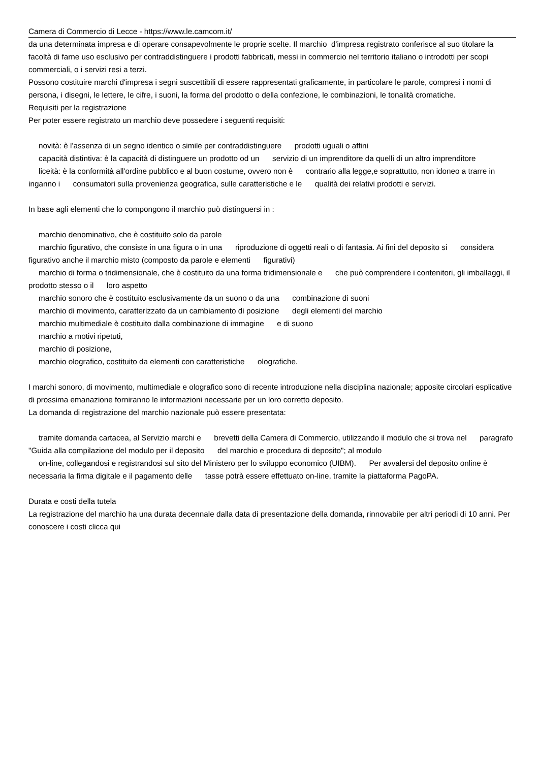Camera di Commercio di Lecce - https://www.le.camcom.it/
da una determinata impresa e di operare consapevolmente le proprie scelte. Il marchio d'impresa registrato conferisce al suo titolare la facoltà di farne uso esclusivo per contraddistinguere i prodotti fabbricati, messi in commercio nel territorio italiano o introdotti per scopi commerciali, o i servizi resi a terzi.
Possono costituire marchi d'impresa i segni suscettibili di essere rappresentati graficamente, in particolare le parole, compresi i nomi di persona, i disegni, le lettere, le cifre, i suoni, la forma del prodotto o della confezione, le combinazioni, le tonalità cromatiche.
Requisiti per la registrazione
Per poter essere registrato un marchio deve possedere i seguenti requisiti:
novità: è l'assenza di un segno identico o simile per contraddistinguere prodotti uguali o affini
capacità distintiva: è la capacità di distinguere un prodotto od un servizio di un imprenditore da quelli di un altro imprenditore
liceità: è la conformità all'ordine pubblico e al buon costume, ovvero non è contrario alla legge,e soprattutto, non idoneo a trarre in inganno i consumatori sulla provenienza geografica, sulle caratteristiche e le qualità dei relativi prodotti e servizi.
In base agli elementi che lo compongono il marchio può distinguersi in :
marchio denominativo, che è costituito solo da parole
marchio figurativo, che consiste in una figura o in una riproduzione di oggetti reali o di fantasia. Ai fini del deposito si considera figurativo anche il marchio misto (composto da parole e elementi figurativi)
marchio di forma o tridimensionale, che è costituito da una forma tridimensionale e che può comprendere i contenitori, gli imballaggi, il prodotto stesso o il loro aspetto
marchio sonoro che è costituito esclusivamente da un suono o da una combinazione di suoni
marchio di movimento, caratterizzato da un cambiamento di posizione degli elementi del marchio
marchio multimediale è costituito dalla combinazione di immagine e di suono
marchio a motivi ripetuti,
marchio di posizione,
marchio olografico, costituito da elementi con caratteristiche olografiche.
I marchi sonoro, di movimento, multimediale e olografico sono di recente introduzione nella disciplina nazionale; apposite circolari esplicative di prossima emanazione forniranno le informazioni necessarie per un loro corretto deposito.
La domanda di registrazione del marchio nazionale può essere presentata:
tramite domanda cartacea, al Servizio marchi e brevetti della Camera di Commercio, utilizzando il modulo che si trova nel paragrafo "Guida alla compilazione del modulo per il deposito del marchio e procedura di deposito"; al modulo
on-line, collegandosi e registrandosi sul sito del Ministero per lo sviluppo economico (UIBM). Per avvalersi del deposito online è necessaria la firma digitale e il pagamento delle tasse potrà essere effettuato on-line, tramite la piattaforma PagoPA.
Durata e costi della tutela
La registrazione del marchio ha una durata decennale dalla data di presentazione della domanda, rinnovabile per altri periodi di 10 anni. Per conoscere i costi clicca qui